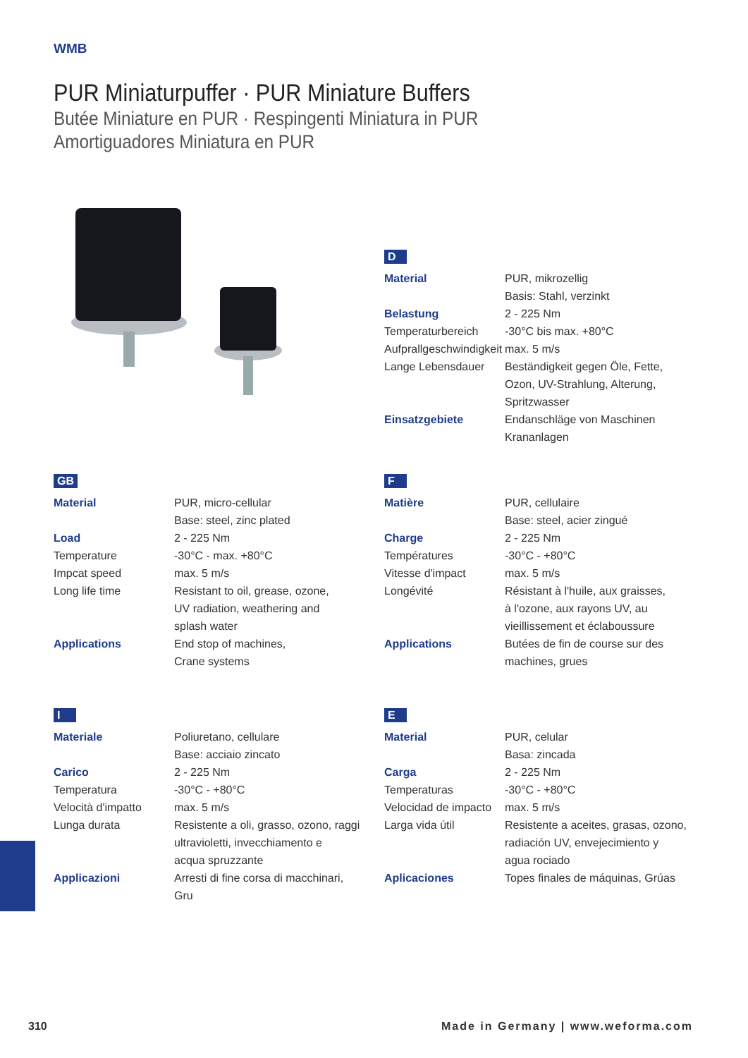WMB
PUR Miniaturpuffer · PUR Miniature Buffers
Butée Miniature en PUR · Respingenti Miniatura in PUR
Amortiguadores Miniatura en PUR
D
| Material | PUR, mikrozellig |
| | Basis: Stahl, verzinkt |
| Belastung | 2 - 225 Nm |
| Temperaturbereich | -30°C bis max. +80°C |
| Aufprallgeschwindigkeit | max. 5 m/s |
| Lange Lebensdauer | Beständigkeit gegen Öle, Fette, Ozon, UV-Strahlung, Alterung, Spritzwasser |
| Einsatzgebiete | Endanschläge von Maschinen Krananlagen |
GB
| Material | PUR, micro-cellular Base: steel, zinc plated |
| Load | 2 - 225 Nm |
| Temperature | -30°C - max. +80°C |
| Impcat speed | max. 5 m/s |
| Long life time | Resistant to oil, grease, ozone, UV radiation, weathering and splash water |
| Applications | End stop of machines, Crane systems |
F
| Matière | PUR, cellulaire Base: steel, acier zingué |
| Charge | 2 - 225 Nm |
| Températures | -30°C - +80°C |
| Vitesse d'impact | max. 5 m/s |
| Longévité | Résistant à l'huile, aux graisses, à l'ozone, aux rayons UV, au vieillissement et éclaboussure |
| Applications | Butées de fin de course sur des machines, grues |
I
| Materiale | Poliuretano, cellulare Base: acciaio zincato |
| Carico | 2 - 225 Nm |
| Temperatura | -30°C - +80°C |
| Velocità d'impatto | max. 5 m/s |
| Lunga durata | Resistente a oli, grasso, ozono, raggi ultravioletti, invecchiamento e acqua spruzzante |
| Applicazioni | Arresti di fine corsa di macchinari, Gru |
E
| Material | PUR, celular Basa: zincada |
| Carga | 2 - 225 Nm |
| Temperaturas | -30°C - +80°C |
| Velocidad de impacto | max. 5 m/s |
| Larga vida útil | Resistente a aceites, grasas, ozono, radiación UV, envejecimiento y agua rociado |
| Aplicaciones | Topes finales de máquinas, Grúas |
310
Made in Germany | www.weforma.com